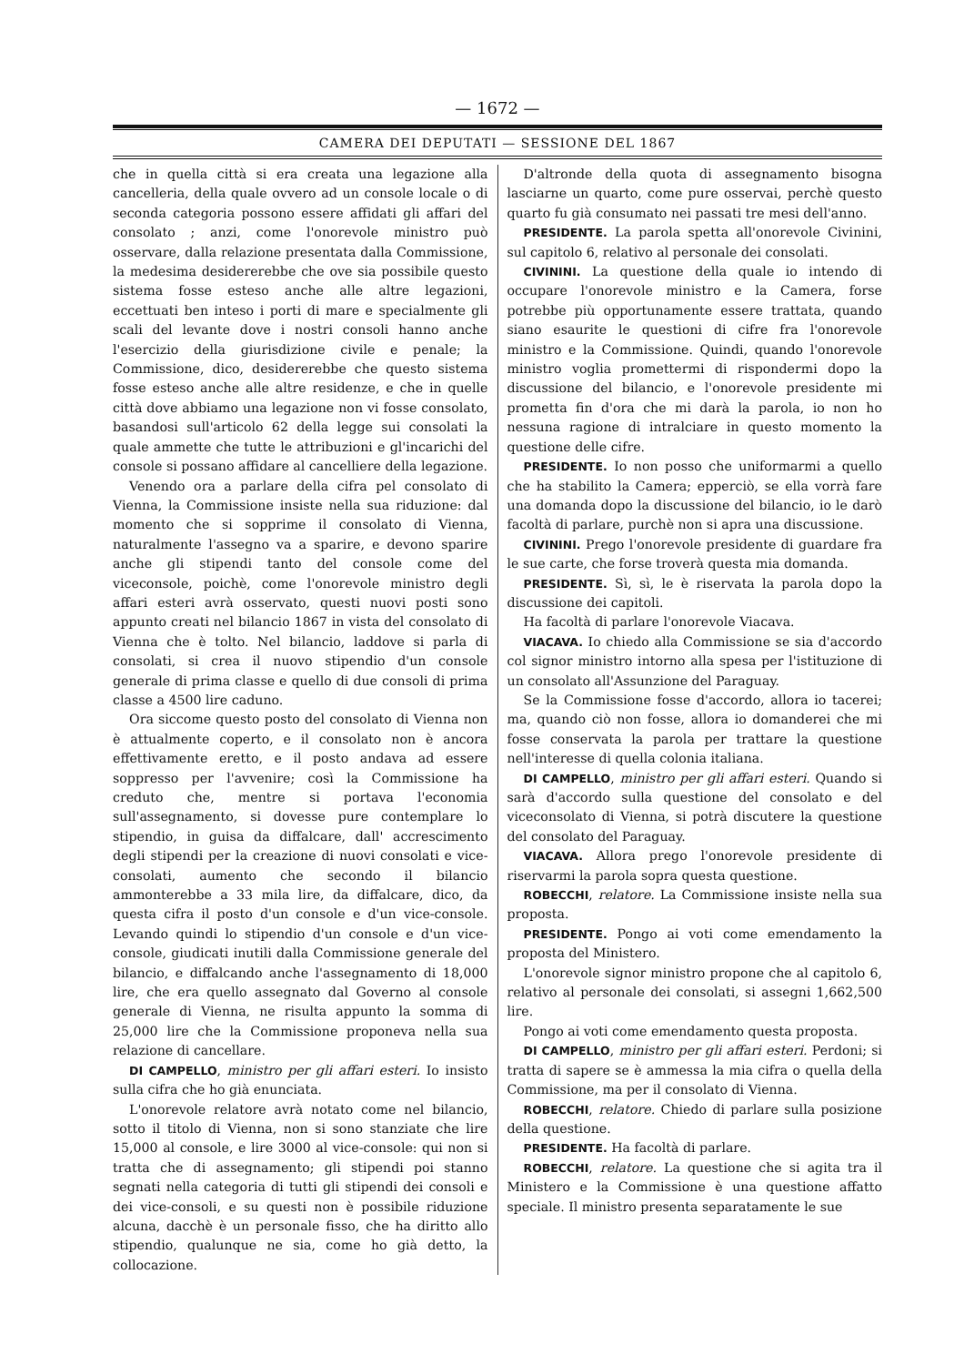— 1672 —
CAMERA DEI DEPUTATI — SESSIONE DEL 1867
che in quella città si era creata una legazione alla cancelleria, della quale ovvero ad un console locale o di seconda categoria possono essere affidati gli affari del consolato ; anzi, come l'onorevole ministro può osservare, dalla relazione presentata dalla Commissione, la medesima desidererebbe che ove sia possibile questo sistema fosse esteso anche alle altre legazioni, eccettuati ben inteso i porti di mare e specialmente gli scali del levante dove i nostri consoli hanno anche l'esercizio della giurisdizione civile e penale; la Commissione, dico, desidererebbe che questo sistema fosse esteso anche alle altre residenze, e che in quelle città dove abbiamo una legazione non vi fosse consolato, basandosi sull'articolo 62 della legge sui consolati la quale ammette che tutte le attribuzioni e gl'incarichi del console si possano affidare al cancelliere della legazione.
Venendo ora a parlare della cifra pel consolato di Vienna, la Commissione insiste nella sua riduzione: dal momento che si sopprime il consolato di Vienna, naturalmente l'assegno va a sparire, e devono sparire anche gli stipendi tanto del console come del viceconsole, poichè, come l'onorevole ministro degli affari esteri avrà osservato, questi nuovi posti sono appunto creati nel bilancio 1867 in vista del consolato di Vienna che è tolto. Nel bilancio, laddove si parla di consolati, si crea il nuovo stipendio d'un console generale di prima classe e quello di due consoli di prima classe a 4500 lire caduno.
Ora siccome questo posto del consolato di Vienna non è attualmente coperto, e il consolato non è ancora effettivamente eretto, e il posto andava ad essere soppresso per l'avvenire; così la Commissione ha creduto che, mentre si portava l'economia sull'assegnamento, si dovesse pure contemplare lo stipendio, in guisa da diffalcare, dall' accrescimento degli stipendi per la creazione di nuovi consolati e vice-consolati, aumento che secondo il bilancio ammonterebbe a 33 mila lire, da diffalcare, dico, da questa cifra il posto d'un console e d'un vice-console. Levando quindi lo stipendio d'un console e d'un vice-console, giudicati inutili dalla Commissione generale del bilancio, e diffalcando anche l'assegnamento di 18,000 lire, che era quello assegnato dal Governo al console generale di Vienna, ne risulta appunto la somma di 25,000 lire che la Commissione proponeva nella sua relazione di cancellare.
DI CAMPELLO, ministro per gli affari esteri. Io insisto sulla cifra che ho già enunciata.
L'onorevole relatore avrà notato come nel bilancio, sotto il titolo di Vienna, non si sono stanziate che lire 15,000 al console, e lire 3000 al vice-console: qui non si tratta che di assegnamento; gli stipendi poi stanno segnati nella categoria di tutti gli stipendi dei consoli e dei vice-consoli, e su questi non è possibile riduzione alcuna, dacchè è un personale fisso, che ha diritto allo stipendio, qualunque ne sia, come ho già detto, la collocazione.
D'altronde della quota di assegnamento bisogna lasciarne un quarto, come pure osservai, perchè questo quarto fu già consumato nei passati tre mesi dell'anno.
PRESIDENTE. La parola spetta all'onorevole Civinini, sul capitolo 6, relativo al personale dei consolati.
CIVININI. La questione della quale io intendo di occupare l'onorevole ministro e la Camera, forse potrebbe più opportunamente essere trattata, quando siano esaurite le questioni di cifre fra l'onorevole ministro e la Commissione. Quindi, quando l'onorevole ministro voglia promettermi di rispondermi dopo la discussione del bilancio, e l'onorevole presidente mi prometta fin d'ora che mi darà la parola, io non ho nessuna ragione di intralciare in questo momento la questione delle cifre.
PRESIDENTE. Io non posso che uniformarmi a quello che ha stabilito la Camera; epperciò, se ella vorrà fare una domanda dopo la discussione del bilancio, io le darò facoltà di parlare, purchè non si apra una discussione.
CIVININI. Prego l'onorevole presidente di guardare fra le sue carte, che forse troverà questa mia domanda.
PRESIDENTE. Sì, sì, le è riservata la parola dopo la discussione dei capitoli.
Ha facoltà di parlare l'onorevole Viacava.
VIACAVA. Io chiedo alla Commissione se sia d'accordo col signor ministro intorno alla spesa per l'istituzione di un consolato all'Assunzione del Paraguay.
Se la Commissione fosse d'accordo, allora io tacerei; ma, quando ciò non fosse, allora io domanderei che mi fosse conservata la parola per trattare la questione nell'interesse di quella colonia italiana.
DI CAMPELLO, ministro per gli affari esteri. Quando si sarà d'accordo sulla questione del consolato e del viceconsolato di Vienna, si potrà discutere la questione del consolato del Paraguay.
VIACAVA. Allora prego l'onorevole presidente di riservarmi la parola sopra questa questione.
ROBECCHI, relatore. La Commissione insiste nella sua proposta.
PRESIDENTE. Pongo ai voti come emendamento la proposta del Ministero.
L'onorevole signor ministro propone che al capitolo 6, relativo al personale dei consolati, si assegni 1,662,500 lire.
Pongo ai voti come emendamento questa proposta.
DI CAMPELLO, ministro per gli affari esteri. Perdoni; si tratta di sapere se è ammessa la mia cifra o quella della Commissione, ma per il consolato di Vienna.
ROBECCHI, relatore. Chiedo di parlare sulla posizione della questione.
PRESIDENTE. Ha facoltà di parlare.
ROBECCHI, relatore. La questione che si agita tra il Ministero e la Commissione è una questione affatto speciale. Il ministro presenta separatamente le sue